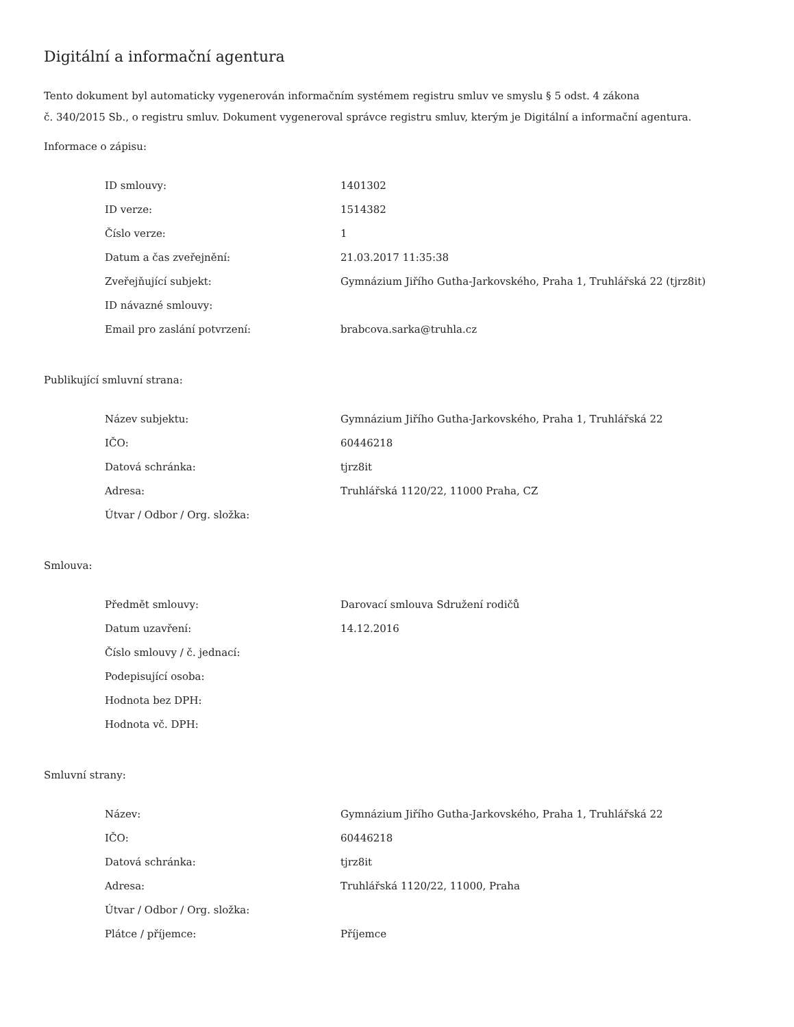Digitální a informační agentura
Tento dokument byl automaticky vygenerován informačním systémem registru smluv ve smyslu § 5 odst. 4 zákona
č. 340/2015 Sb., o registru smluv. Dokument vygeneroval správce registru smluv, kterým je Digitální a informační agentura.
Informace o zápisu:
| ID smlouvy: | 1401302 |
| ID verze: | 1514382 |
| Číslo verze: | 1 |
| Datum a čas zveřejnění: | 21.03.2017 11:35:38 |
| Zveřejňující subjekt: | Gymnázium Jiřího Gutha-Jarkovského, Praha 1, Truhlářská 22 (tjrz8it) |
| ID návazné smlouvy: | |
| Email pro zaslání potvrzení: | brabcova.sarka@truhla.cz |
Publikující smluvní strana:
| Název subjektu: | Gymnázium Jiřího Gutha-Jarkovského, Praha 1, Truhlářská 22 |
| IČO: | 60446218 |
| Datová schránka: | tjrz8it |
| Adresa: | Truhlářská 1120/22, 11000 Praha, CZ |
| Útvar / Odbor / Org. složka: | |
Smlouva:
| Předmět smlouvy: | Darovací smlouva Sdružení rodičů |
| Datum uzavření: | 14.12.2016 |
| Číslo smlouvy / č. jednací: | |
| Podepisující osoba: | |
| Hodnota bez DPH: | |
| Hodnota vč. DPH: | |
Smluvní strany:
| Název: | Gymnázium Jiřího Gutha-Jarkovského, Praha 1, Truhlářská 22 |
| IČO: | 60446218 |
| Datová schránka: | tjrz8it |
| Adresa: | Truhlářská 1120/22, 11000, Praha |
| Útvar / Odbor / Org. složka: | |
| Plátce / příjemce: | Příjemce |